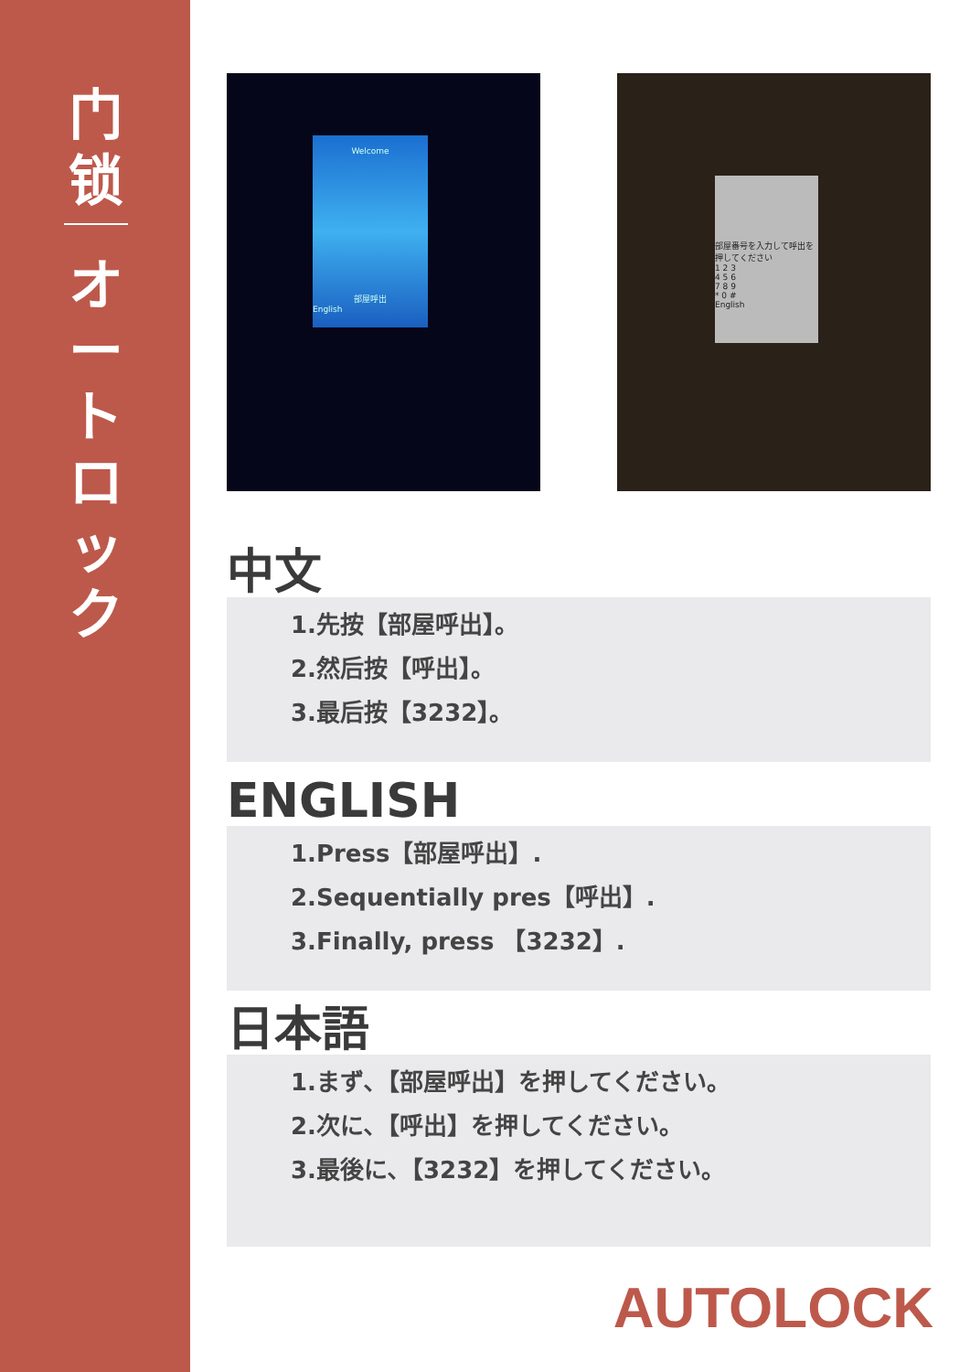门
锁
オ
ー
ト
ロ
ッ
ク
Welcome
部屋呼出
English
部屋番号を入力して呼出を押してください
1 2 3
4 5 6
7 8 9
* 0 #
English
中文
1.先按【部屋呼出】。
2.然后按【呼出】。
3.最后按【3232】。
ENGLISH
1.Press【部屋呼出】.
2.Sequentially pres【呼出】.
3.Finally, press 【3232】.
日本語
1.まず､【部屋呼出】を押してください。
2.次に､【呼出】を押してください。
3.最後に､【3232】を押してください。
AUTOLOCK